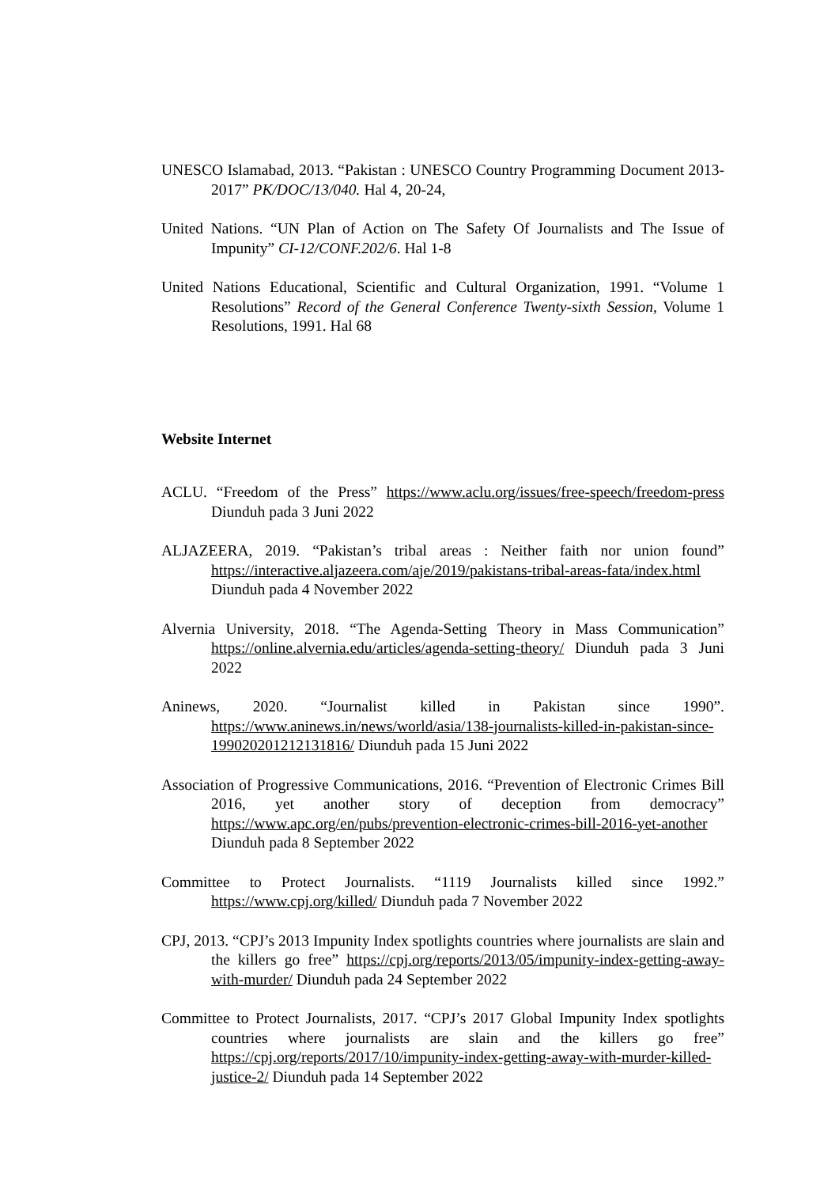UNESCO Islamabad, 2013. “Pakistan : UNESCO Country Programming Document 2013-2017” PK/DOC/13/040. Hal 4, 20-24,
United Nations. “UN Plan of Action on The Safety Of Journalists and The Issue of Impunity” CI-12/CONF.202/6. Hal 1-8
United Nations Educational, Scientific and Cultural Organization, 1991. “Volume 1 Resolutions” Record of the General Conference Twenty-sixth Session, Volume 1 Resolutions, 1991. Hal 68
Website Internet
ACLU. “Freedom of the Press” https://www.aclu.org/issues/free-speech/freedom-press Diunduh pada 3 Juni 2022
ALJAZEERA, 2019. “Pakistan’s tribal areas : Neither faith nor union found” https://interactive.aljazeera.com/aje/2019/pakistans-tribal-areas-fata/index.html Diunduh pada 4 November 2022
Alvernia University, 2018. “The Agenda-Setting Theory in Mass Communication” https://online.alvernia.edu/articles/agenda-setting-theory/ Diunduh pada 3 Juni 2022
Aninews, 2020. “Journalist killed in Pakistan since 1990”. https://www.aninews.in/news/world/asia/138-journalists-killed-in-pakistan-since-199020201212131816/ Diunduh pada 15 Juni 2022
Association of Progressive Communications, 2016. “Prevention of Electronic Crimes Bill 2016, yet another story of deception from democracy” https://www.apc.org/en/pubs/prevention-electronic-crimes-bill-2016-yet-another Diunduh pada 8 September 2022
Committee to Protect Journalists. “1119 Journalists killed since 1992.” https://www.cpj.org/killed/ Diunduh pada 7 November 2022
CPJ, 2013. “CPJ’s 2013 Impunity Index spotlights countries where journalists are slain and the killers go free” https://cpj.org/reports/2013/05/impunity-index-getting-away-with-murder/ Diunduh pada 24 September 2022
Committee to Protect Journalists, 2017. “CPJ’s 2017 Global Impunity Index spotlights countries where journalists are slain and the killers go free” https://cpj.org/reports/2017/10/impunity-index-getting-away-with-murder-killed-justice-2/ Diunduh pada 14 September 2022